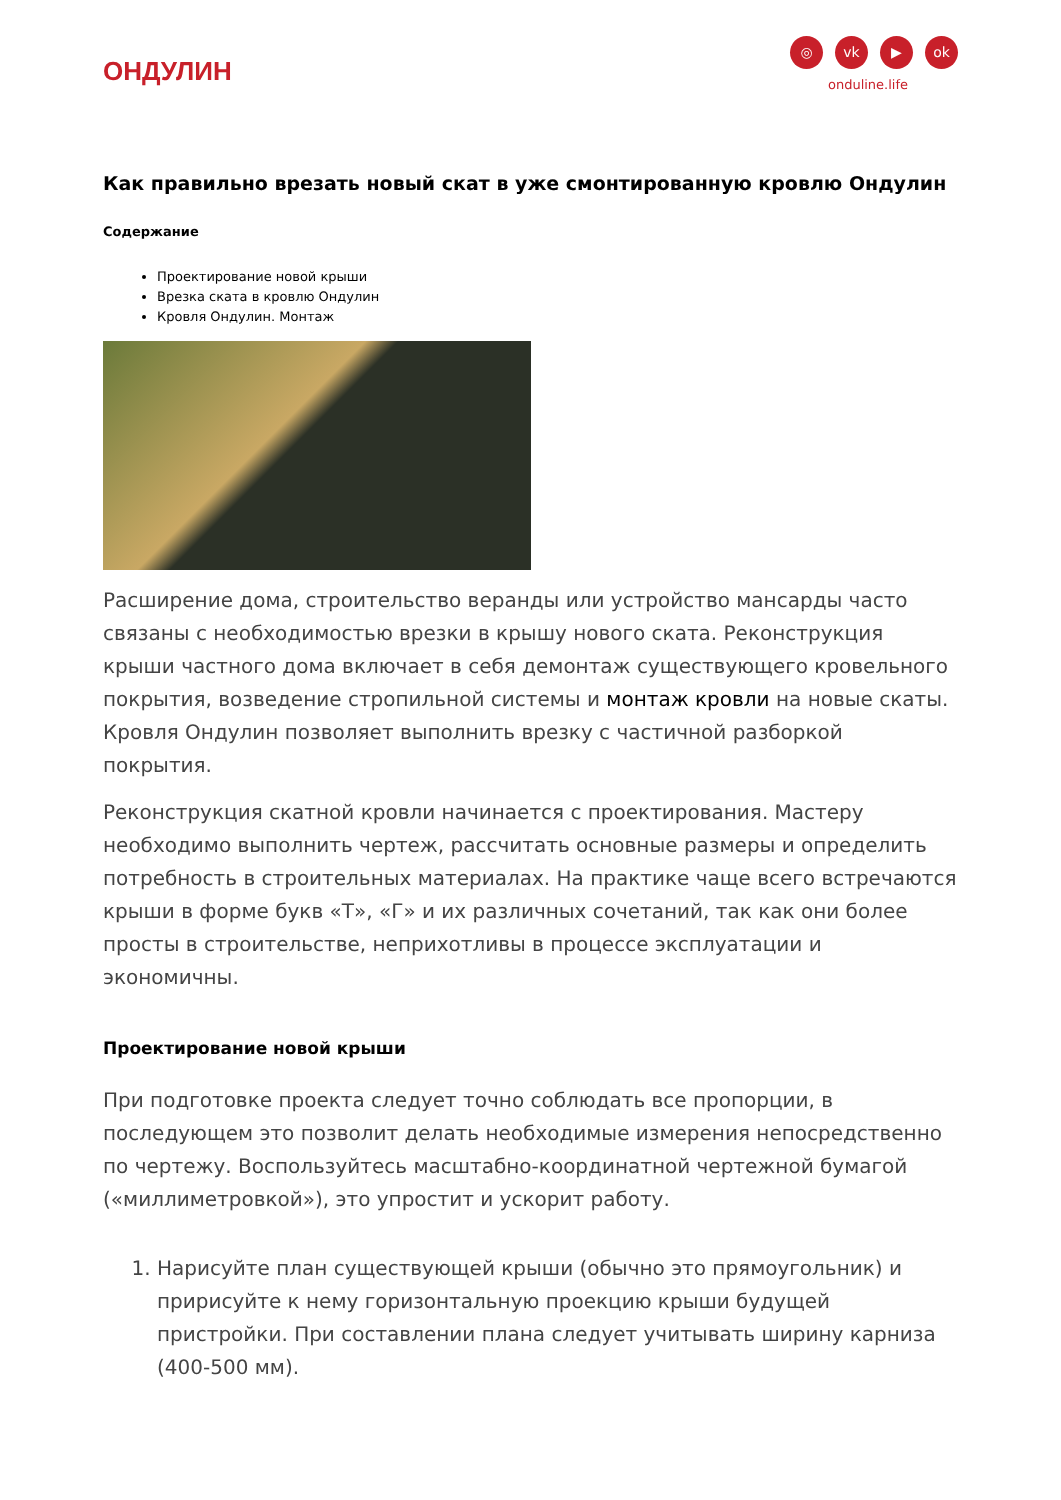ОНДУЛИН
◎ vk ▶ ok
onduline.life
Как правильно врезать новый скат в уже смонтированную кровлю Ондулин
Содержание
Проектирование новой крыши
Врезка ската в кровлю Ондулин
Кровля Ондулин. Монтаж
Расширение дома, строительство веранды или устройство мансарды часто связаны с необходимостью врезки в крышу нового ската. Реконструкция крыши частного дома включает в себя демонтаж существующего кровельного покрытия, возведение стропильной системы и монтаж кровли на новые скаты. Кровля Ондулин позволяет выполнить врезку с частичной разборкой покрытия.
Реконструкция скатной кровли начинается с проектирования. Мастеру необходимо выполнить чертеж, рассчитать основные размеры и определить потребность в строительных материалах. На практике чаще всего встречаются крыши в форме букв «Т», «Г» и их различных сочетаний, так как они более просты в строительстве, неприхотливы в процессе эксплуатации и экономичны.
Проектирование новой крыши
При подготовке проекта следует точно соблюдать все пропорции, в последующем это позволит делать необходимые измерения непосредственно по чертежу. Воспользуйтесь масштабно-координатной чертежной бумагой («миллиметровкой»), это упростит и ускорит работу.
1. Нарисуйте план существующей крыши (обычно это прямоугольник) и пририсуйте к нему горизонтальную проекцию крыши будущей пристройки. При составлении плана следует учитывать ширину карниза (400-500 мм).